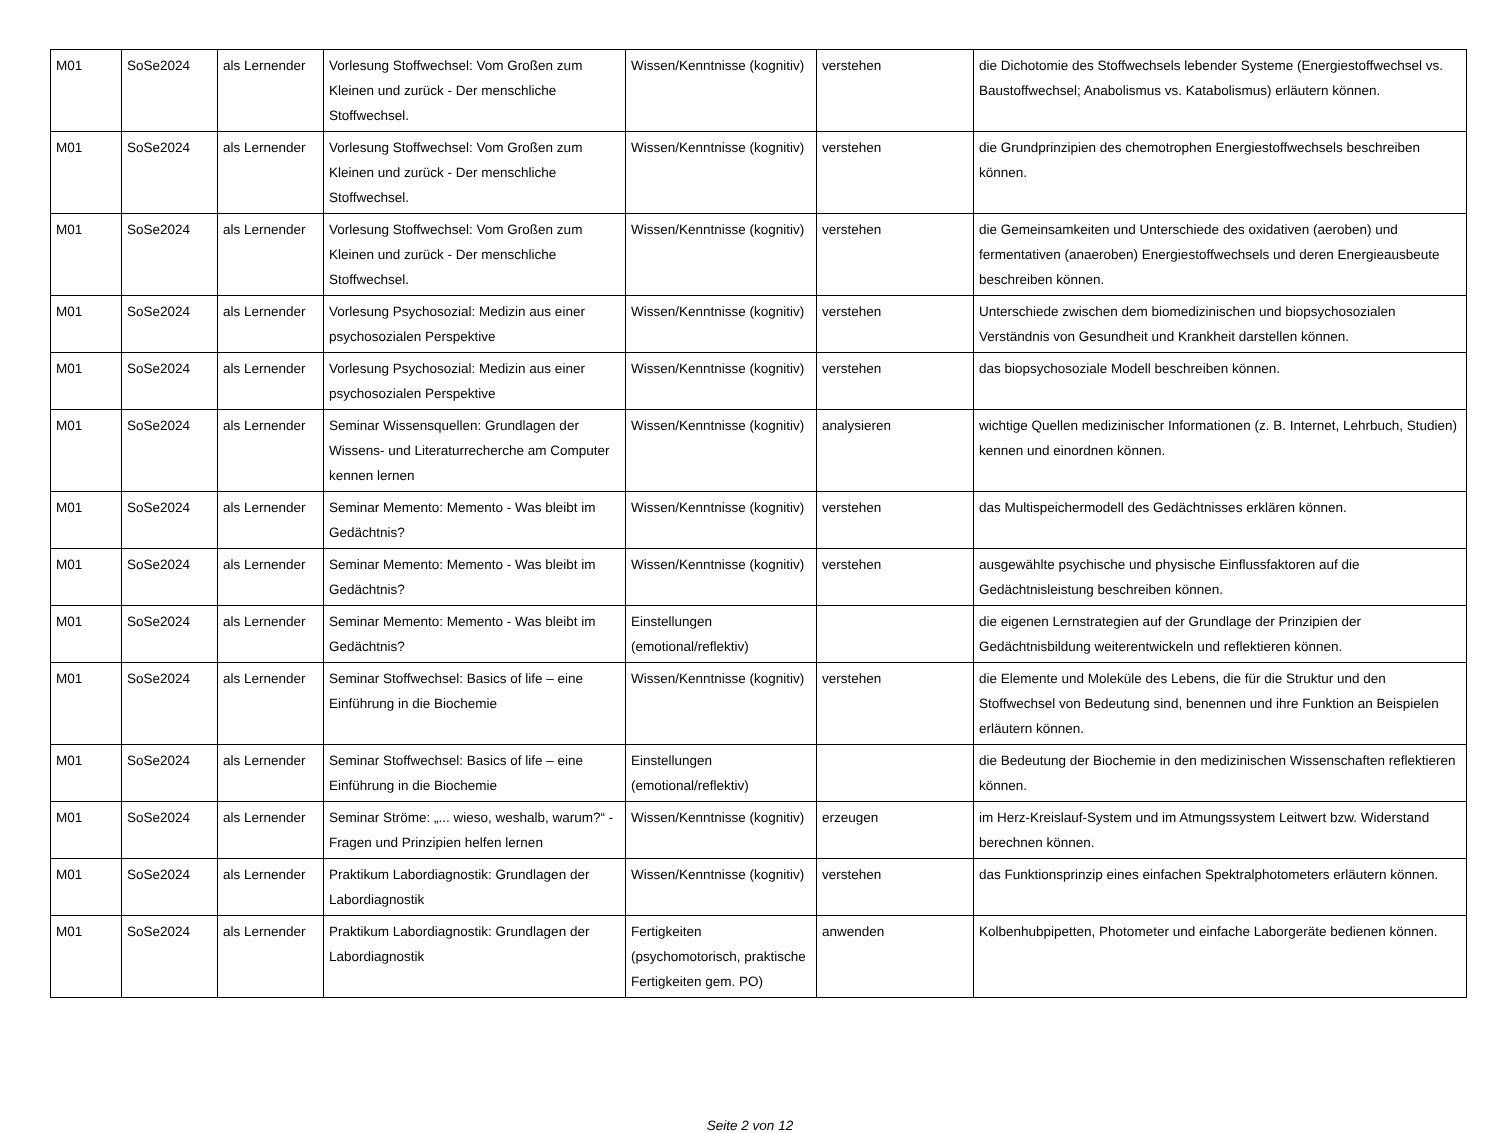| M01 | SoSe2024 | als Lernender | Vorlesung Stoffwechsel: Vom Großen zum Kleinen und zurück - Der menschliche Stoffwechsel. | Wissen/Kenntnisse (kognitiv) | verstehen | die Dichotomie des Stoffwechsels lebender Systeme (Energiestoffwechsel vs. Baustoffwechsel; Anabolismus vs. Katabolismus) erläutern können. |
| M01 | SoSe2024 | als Lernender | Vorlesung Stoffwechsel: Vom Großen zum Kleinen und zurück - Der menschliche Stoffwechsel. | Wissen/Kenntnisse (kognitiv) | verstehen | die Grundprinzipien des chemotrophen Energiestoffwechsels beschreiben können. |
| M01 | SoSe2024 | als Lernender | Vorlesung Stoffwechsel: Vom Großen zum Kleinen und zurück - Der menschliche Stoffwechsel. | Wissen/Kenntnisse (kognitiv) | verstehen | die Gemeinsamkeiten und Unterschiede des oxidativen (aeroben) und fermentativen (anaeroben) Energiestoffwechsels und deren Energieausbeute beschreiben können. |
| M01 | SoSe2024 | als Lernender | Vorlesung Psychosozial: Medizin aus einer psychosozialen Perspektive | Wissen/Kenntnisse (kognitiv) | verstehen | Unterschiede zwischen dem biomedizinischen und biopsychosozialen Verständnis von Gesundheit und Krankheit darstellen können. |
| M01 | SoSe2024 | als Lernender | Vorlesung Psychosozial: Medizin aus einer psychosozialen Perspektive | Wissen/Kenntnisse (kognitiv) | verstehen | das biopsychosoziale Modell beschreiben können. |
| M01 | SoSe2024 | als Lernender | Seminar Wissensquellen: Grundlagen der Wissens- und Literaturrecherche am Computer kennen lernen | Wissen/Kenntnisse (kognitiv) | analysieren | wichtige Quellen medizinischer Informationen (z. B. Internet, Lehrbuch, Studien) kennen und einordnen können. |
| M01 | SoSe2024 | als Lernender | Seminar Memento: Memento - Was bleibt im Gedächtnis? | Wissen/Kenntnisse (kognitiv) | verstehen | das Multispeichermodell des Gedächtnisses erklären können. |
| M01 | SoSe2024 | als Lernender | Seminar Memento: Memento - Was bleibt im Gedächtnis? | Wissen/Kenntnisse (kognitiv) | verstehen | ausgewählte psychische und physische Einflussfaktoren auf die Gedächtnisleistung beschreiben können. |
| M01 | SoSe2024 | als Lernender | Seminar Memento: Memento - Was bleibt im Gedächtnis? | Einstellungen (emotional/reflektiv) | | die eigenen Lernstrategien auf der Grundlage der Prinzipien der Gedächtnisbildung weiterentwickeln und reflektieren können. |
| M01 | SoSe2024 | als Lernender | Seminar Stoffwechsel: Basics of life – eine Einführung in die Biochemie | Wissen/Kenntnisse (kognitiv) | verstehen | die Elemente und Moleküle des Lebens, die für die Struktur und den Stoffwechsel von Bedeutung sind, benennen und ihre Funktion an Beispielen erläutern können. |
| M01 | SoSe2024 | als Lernender | Seminar Stoffwechsel: Basics of life – eine Einführung in die Biochemie | Einstellungen (emotional/reflektiv) | | die Bedeutung der Biochemie in den medizinischen Wissenschaften reflektieren können. |
| M01 | SoSe2024 | als Lernender | Seminar Ströme: „... wieso, weshalb, warum?“ - Fragen und Prinzipien helfen lernen | Wissen/Kenntnisse (kognitiv) | erzeugen | im Herz-Kreislauf-System und im Atmungssystem Leitwert bzw. Widerstand berechnen können. |
| M01 | SoSe2024 | als Lernender | Praktikum Labordiagnostik: Grundlagen der Labordiagnostik | Wissen/Kenntnisse (kognitiv) | verstehen | das Funktionsprinzip eines einfachen Spektralphotometers erläutern können. |
| M01 | SoSe2024 | als Lernender | Praktikum Labordiagnostik: Grundlagen der Labordiagnostik | Fertigkeiten (psychomotorisch, praktische Fertigkeiten gem. PO) | anwenden | Kolbenhubpipetten, Photometer und einfache Laborgeräte bedienen können. |
Seite 2 von 12